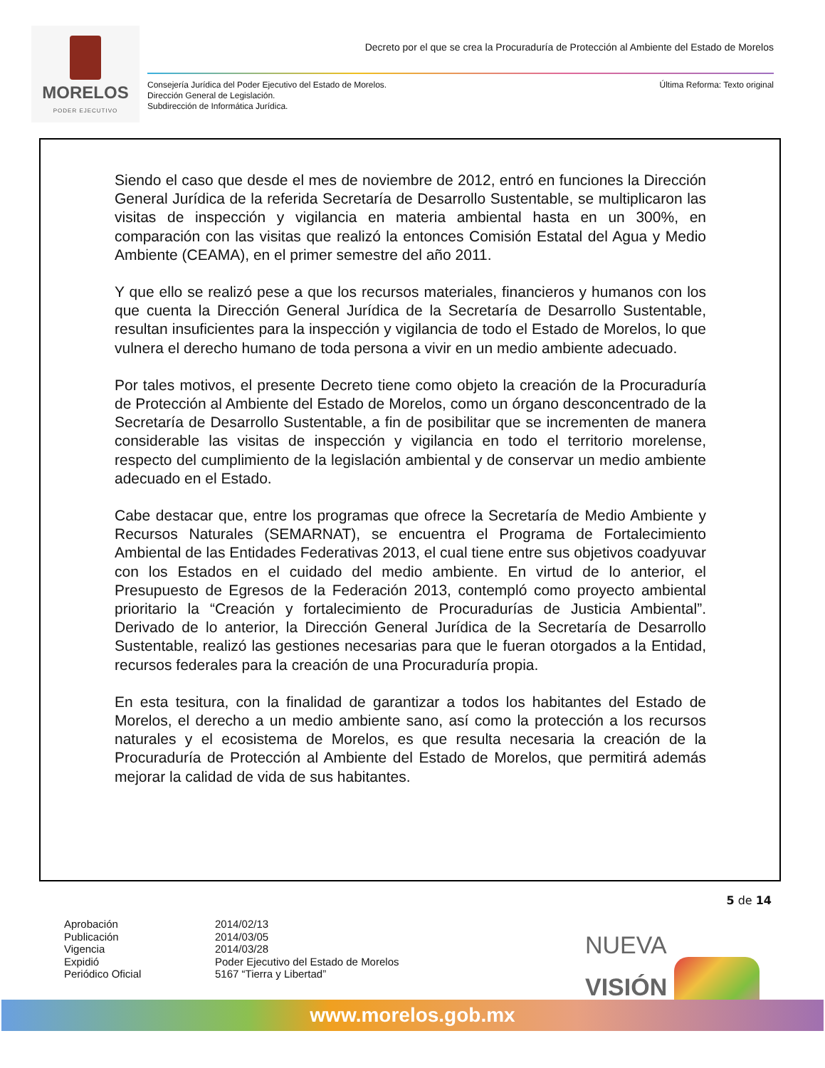MORELOS
PODER EJECUTIVO
Decreto por el que se crea la Procuraduría de Protección al Ambiente del Estado de Morelos
Consejería Jurídica del Poder Ejecutivo del Estado de Morelos.
Dirección General de Legislación.
Subdirección de Informática Jurídica.
Última Reforma: Texto original
Siendo el caso que desde el mes de noviembre de 2012, entró en funciones la Dirección General Jurídica de la referida Secretaría de Desarrollo Sustentable, se multiplicaron las visitas de inspección y vigilancia en materia ambiental hasta en un 300%, en comparación con las visitas que realizó la entonces Comisión Estatal del Agua y Medio Ambiente (CEAMA), en el primer semestre del año 2011.
Y que ello se realizó pese a que los recursos materiales, financieros y humanos con los que cuenta la Dirección General Jurídica de la Secretaría de Desarrollo Sustentable, resultan insuficientes para la inspección y vigilancia de todo el Estado de Morelos, lo que vulnera el derecho humano de toda persona a vivir en un medio ambiente adecuado.
Por tales motivos, el presente Decreto tiene como objeto la creación de la Procuraduría de Protección al Ambiente del Estado de Morelos, como un órgano desconcentrado de la Secretaría de Desarrollo Sustentable, a fin de posibilitar que se incrementen de manera considerable las visitas de inspección y vigilancia en todo el territorio morelense, respecto del cumplimiento de la legislación ambiental y de conservar un medio ambiente adecuado en el Estado.
Cabe destacar que, entre los programas que ofrece la Secretaría de Medio Ambiente y Recursos Naturales (SEMARNAT), se encuentra el Programa de Fortalecimiento Ambiental de las Entidades Federativas 2013, el cual tiene entre sus objetivos coadyuvar con los Estados en el cuidado del medio ambiente. En virtud de lo anterior, el Presupuesto de Egresos de la Federación 2013, contempló como proyecto ambiental prioritario la “Creación y fortalecimiento de Procuradurías de Justicia Ambiental”. Derivado de lo anterior, la Dirección General Jurídica de la Secretaría de Desarrollo Sustentable, realizó las gestiones necesarias para que le fueran otorgados a la Entidad, recursos federales para la creación de una Procuraduría propia.
En esta tesitura, con la finalidad de garantizar a todos los habitantes del Estado de Morelos, el derecho a un medio ambiente sano, así como la protección a los recursos naturales y el ecosistema de Morelos, es que resulta necesaria la creación de la Procuraduría de Protección al Ambiente del Estado de Morelos, que permitirá además mejorar la calidad de vida de sus habitantes.
5 de 14
Aprobación
2014/02/13
Publicación
2014/03/05
Vigencia
2014/03/28
Expidió
Poder Ejecutivo del Estado de Morelos
Periódico Oficial
5167 “Tierra y Libertad”
NUEVA
VISIÓN
www.morelos.gob.mx